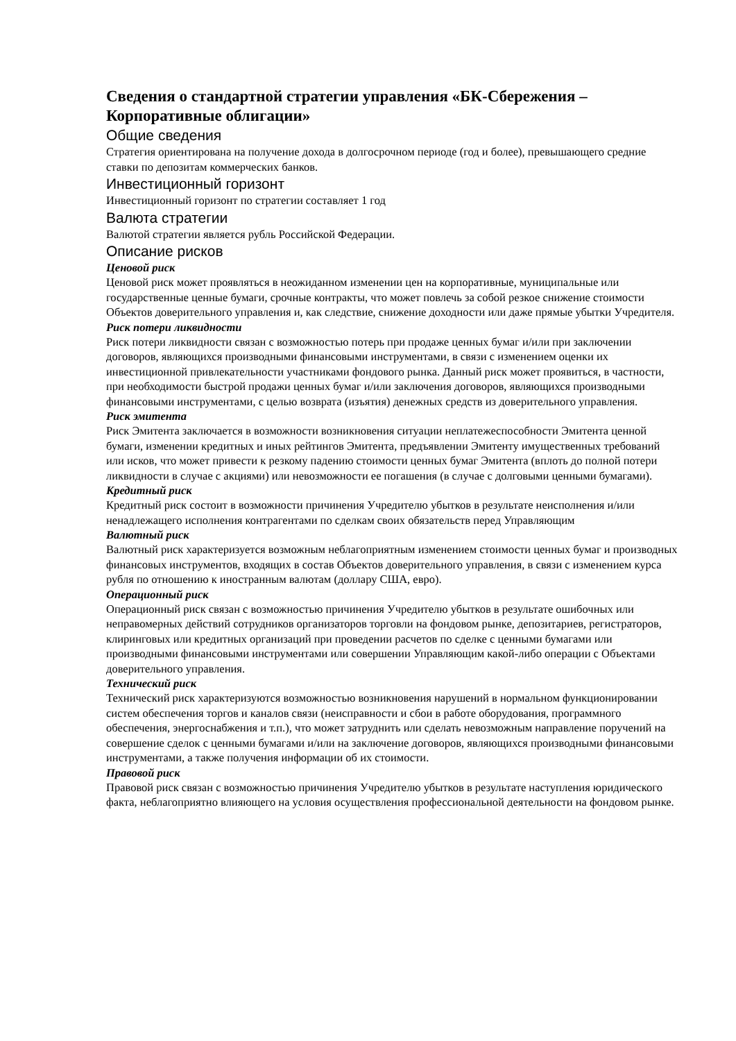Сведения о стандартной стратегии управления «БК-Сбережения – Корпоративные облигации»
Общие сведения
Стратегия ориентирована на получение дохода в долгосрочном периоде (год и более), превышающего средние ставки по депозитам коммерческих банков.
Инвестиционный горизонт
Инвестиционный горизонт по стратегии составляет 1 год
Валюта стратегии
Валютой стратегии является рубль Российской Федерации.
Описание рисков
Ценовой риск
Ценовой риск может проявляться в неожиданном изменении цен на корпоративные, муниципальные или государственные ценные бумаги, срочные контракты, что может повлечь за собой резкое снижение стоимости Объектов доверительного управления и, как следствие, снижение доходности или даже прямые убытки Учредителя.
Риск потери ликвидности
Риск потери ликвидности связан с возможностью потерь при продаже ценных бумаг и/или при заключении договоров, являющихся производными финансовыми инструментами, в связи с изменением оценки их инвестиционной привлекательности участниками фондового рынка. Данный риск может проявиться, в частности, при необходимости быстрой продажи ценных бумаг и/или заключения договоров, являющихся производными финансовыми инструментами, с целью возврата (изъятия) денежных средств из доверительного управления.
Риск эмитента
Риск Эмитента заключается в возможности возникновения ситуации неплатежеспособности Эмитента ценной бумаги, изменении кредитных и иных рейтингов Эмитента, предъявлении Эмитенту имущественных требований или исков, что может привести к резкому падению стоимости ценных бумаг Эмитента (вплоть до полной потери ликвидности в случае с акциями) или невозможности ее погашения (в случае с долговыми ценными бумагами).
Кредитный риск
Кредитный риск состоит в возможности причинения Учредителю убытков в результате неисполнения и/или ненадлежащего исполнения контрагентами по сделкам своих обязательств перед Управляющим
Валютный риск
Валютный риск характеризуется возможным неблагоприятным изменением стоимости ценных бумаг и производных финансовых инструментов, входящих в состав Объектов доверительного управления, в связи с изменением курса рубля по отношению к иностранным валютам (доллару США, евро).
Операционный риск
Операционный риск связан с возможностью причинения Учредителю убытков в результате ошибочных или неправомерных действий сотрудников организаторов торговли на фондовом рынке, депозитариев, регистраторов, клиринговых или кредитных организаций при проведении расчетов по сделке с ценными бумагами или производными финансовыми инструментами или совершении Управляющим какой-либо операции с Объектами доверительного управления.
Технический риск
Технический риск характеризуются возможностью возникновения нарушений в нормальном функционировании систем обеспечения торгов и каналов связи (неисправности и сбои в работе оборудования, программного обеспечения, энергоснабжения и т.п.), что может затруднить или сделать невозможным направление поручений на совершение сделок с ценными бумагами и/или на заключение договоров, являющихся производными финансовыми инструментами, а также получения информации об их стоимости.
Правовой риск
Правовой риск связан с возможностью причинения Учредителю убытков в результате наступления юридического факта, неблагоприятно влияющего на условия осуществления профессиональной деятельности на фондовом рынке.